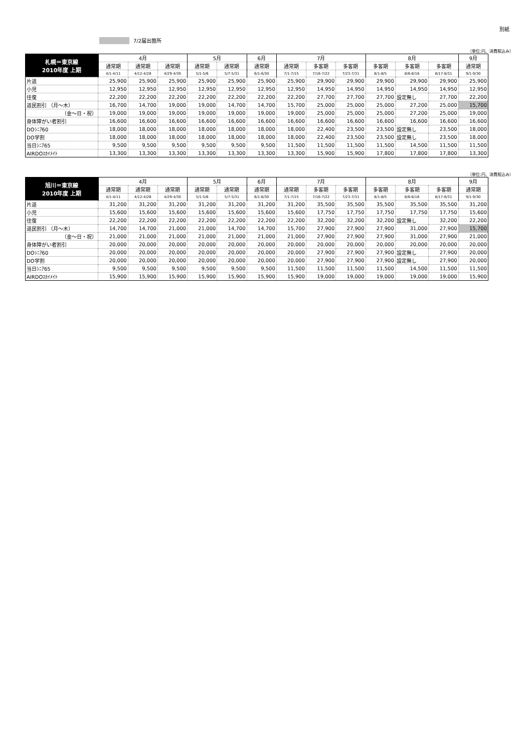別紙
7/2届出箇所
（単位:円、消費税込み）
| 札幌＝東京線 2010年度 上期 | 4月 | | | 5月 | | 6月 | 7月 | | | 8月 | | | 9月 |
| --- | --- | --- | --- | --- | --- | --- | --- | --- | --- | --- | --- | --- | --- |
| | 通常期 | 通常期 | 通常期 | 通常期 | 通常期 | 通常期 | 通常期 | 多客期 | 多客期 | 多客期 | 多客期 | 多客期 | 通常期 |
| | 4/1-4/11 | 4/12-4/28 | 4/29-4/30 | 5/1-5/6 | 5/7-5/31 | 6/1-6/30 | 7/1-7/15 | 7/16-7/22 | 7/23-7/31 | 8/1-8/5 | 8/6-8/16 | 8/17-8/31 | 9/1-9/30 |
| 片道 | 25,900 | 25,900 | 25,900 | 25,900 | 25,900 | 25,900 | 25,900 | 29,900 | 29,900 | 29,900 | 29,900 | 29,900 | 25,900 |
| 小児 | 12,950 | 12,950 | 12,950 | 12,950 | 12,950 | 12,950 | 12,950 | 14,950 | 14,950 | 14,950 | 14,950 | 14,950 | 12,950 |
| 往復 | 22,200 | 22,200 | 22,200 | 22,200 | 22,200 | 22,200 | 22,200 | 27,700 | 27,700 | 27,700 | 設定無し | 27,700 | 22,200 |
| 道民割引 （月～木） | 16,700 | 14,700 | 19,000 | 19,000 | 14,700 | 14,700 | 15,700 | 25,000 | 25,000 | 25,000 | 27,200 | 25,000 | 15,700 |
| （金～日・祝） | 19,000 | 19,000 | 19,000 | 19,000 | 19,000 | 19,000 | 19,000 | 25,000 | 25,000 | 25,000 | 27,200 | 25,000 | 19,000 |
| 身体障がい者割引 | 16,600 | 16,600 | 16,600 | 16,600 | 16,600 | 16,600 | 16,600 | 16,600 | 16,600 | 16,600 | 16,600 | 16,600 | 16,600 |
| DOｼﾆｱ60 | 18,000 | 18,000 | 18,000 | 18,000 | 18,000 | 18,000 | 18,000 | 22,400 | 23,500 | 23,500 | 設定無し | 23,500 | 18,000 |
| DO学割 | 18,000 | 18,000 | 18,000 | 18,000 | 18,000 | 18,000 | 18,000 | 22,400 | 23,500 | 23,500 | 設定無し | 23,500 | 18,000 |
| 当日ｼﾆｱ65 | 9,500 | 9,500 | 9,500 | 9,500 | 9,500 | 9,500 | 11,500 | 11,500 | 11,500 | 11,500 | 14,500 | 11,500 | 11,500 |
| AIRDOｽｶｲﾒｲﾄ | 13,300 | 13,300 | 13,300 | 13,300 | 13,300 | 13,300 | 13,300 | 15,900 | 15,900 | 17,800 | 17,800 | 17,800 | 13,300 |
（単位:円、消費税込み）
| 旭川＝東京線 2010年度 上期 | 4月 | | | 5月 | | 6月 | 7月 | | | 8月 | | | 9月 |
| --- | --- | --- | --- | --- | --- | --- | --- | --- | --- | --- | --- | --- | --- |
| | 通常期 | 通常期 | 通常期 | 通常期 | 通常期 | 通常期 | 通常期 | 多客期 | 多客期 | 多客期 | 多客期 | 多客期 | 通常期 |
| | 4/1-4/11 | 4/12-4/28 | 4/29-4/30 | 5/1-5/6 | 5/7-5/31 | 6/1-6/30 | 7/1-7/15 | 7/16-7/22 | 7/23-7/31 | 8/1-8/5 | 8/6-8/16 | 8/17-8/31 | 9/1-9/30 |
| 片道 | 31,200 | 31,200 | 31,200 | 31,200 | 31,200 | 31,200 | 31,200 | 35,500 | 35,500 | 35,500 | 35,500 | 35,500 | 31,200 |
| 小児 | 15,600 | 15,600 | 15,600 | 15,600 | 15,600 | 15,600 | 15,600 | 17,750 | 17,750 | 17,750 | 17,750 | 17,750 | 15,600 |
| 往復 | 22,200 | 22,200 | 22,200 | 22,200 | 22,200 | 22,200 | 22,200 | 32,200 | 32,200 | 32,200 | 設定無し | 32,200 | 22,200 |
| 道民割引 （月～木） | 14,700 | 14,700 | 21,000 | 21,000 | 14,700 | 14,700 | 15,700 | 27,900 | 27,900 | 27,900 | 31,000 | 27,900 | 15,700 |
| （金～日・祝） | 21,000 | 21,000 | 21,000 | 21,000 | 21,000 | 21,000 | 21,000 | 27,900 | 27,900 | 27,900 | 31,000 | 27,900 | 21,000 |
| 身体障がい者割引 | 20,000 | 20,000 | 20,000 | 20,000 | 20,000 | 20,000 | 20,000 | 20,000 | 20,000 | 20,000 | 20,000 | 20,000 | 20,000 |
| DOｼﾆｱ60 | 20,000 | 20,000 | 20,000 | 20,000 | 20,000 | 20,000 | 20,000 | 27,900 | 27,900 | 27,900 | 設定無し | 27,900 | 20,000 |
| DO学割 | 20,000 | 20,000 | 20,000 | 20,000 | 20,000 | 20,000 | 20,000 | 27,900 | 27,900 | 27,900 | 設定無し | 27,900 | 20,000 |
| 当日ｼﾆｱ65 | 9,500 | 9,500 | 9,500 | 9,500 | 9,500 | 9,500 | 11,500 | 11,500 | 11,500 | 11,500 | 14,500 | 11,500 | 11,500 |
| AIRDOｽｶｲﾒｲﾄ | 15,900 | 15,900 | 15,900 | 15,900 | 15,900 | 15,900 | 15,900 | 19,000 | 19,000 | 19,000 | 19,000 | 19,000 | 15,900 |